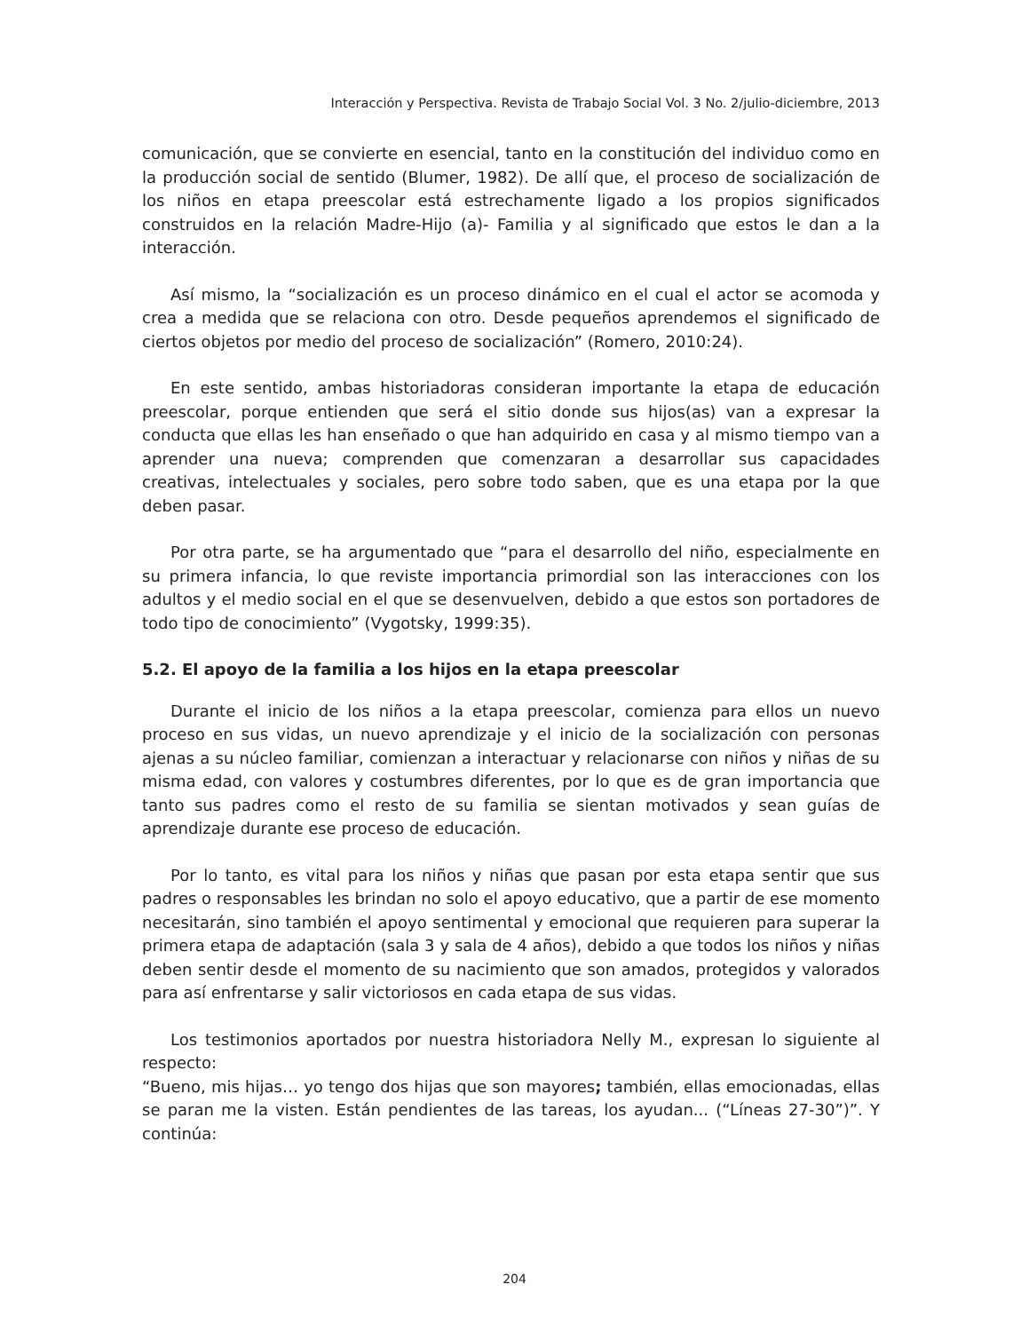Interacción y Perspectiva. Revista de Trabajo Social Vol. 3 No. 2/julio-diciembre, 2013
comunicación, que se convierte en esencial, tanto en la constitución del individuo como en la producción social de sentido (Blumer, 1982). De allí que, el proceso de socialización de los niños en etapa preescolar está estrechamente ligado a los propios significados construidos en la relación Madre-Hijo (a)- Familia y al significado que estos le dan a la interacción.
Así mismo, la “socialización es un proceso dinámico en el cual el actor se acomoda y crea a medida que se relaciona con otro. Desde pequeños aprendemos el significado de ciertos objetos por medio del proceso de socialización” (Romero, 2010:24).
En este sentido, ambas historiadoras consideran importante la etapa de educación preescolar, porque entienden que será el sitio donde sus hijos(as) van a expresar la conducta que ellas les han enseñado o que han adquirido en casa y al mismo tiempo van a aprender una nueva; comprenden que comenzaran a desarrollar sus capacidades creativas, intelectuales y sociales, pero sobre todo saben, que es una etapa por la que deben pasar.
Por otra parte, se ha argumentado que “para el desarrollo del niño, especialmente en su primera infancia, lo que reviste importancia primordial son las interacciones con los adultos y el medio social en el que se desenvuelven, debido a que estos son portadores de todo tipo de conocimiento” (Vygotsky, 1999:35).
5.2. El apoyo de la familia a los hijos en la etapa preescolar
Durante el inicio de los niños a la etapa preescolar, comienza para ellos un nuevo proceso en sus vidas, un nuevo aprendizaje y el inicio de la socialización con personas ajenas a su núcleo familiar, comienzan a interactuar y relacionarse con niños y niñas de su misma edad, con valores y costumbres diferentes, por lo que es de gran importancia que tanto sus padres como el resto de su familia se sientan motivados y sean guías de aprendizaje durante ese proceso de educación.
Por lo tanto, es vital para los niños y niñas que pasan por esta etapa sentir que sus padres o responsables les brindan no solo el apoyo educativo, que a partir de ese momento necesitarán, sino también el apoyo sentimental y emocional que requieren para superar la primera etapa de adaptación (sala 3 y sala de 4 años), debido a que todos los niños y niñas deben sentir desde el momento de su nacimiento que son amados, protegidos y valorados para así enfrentarse y salir victoriosos en cada etapa de sus vidas.
Los testimonios aportados por nuestra historiadora Nelly M., expresan lo siguiente al respecto:
“Bueno, mis hijas… yo tengo dos hijas que son mayores; también, ellas emocionadas, ellas se paran me la visten. Están pendientes de las tareas, los ayudan... (“Líneas 27-30”)”. Y continúa:
204